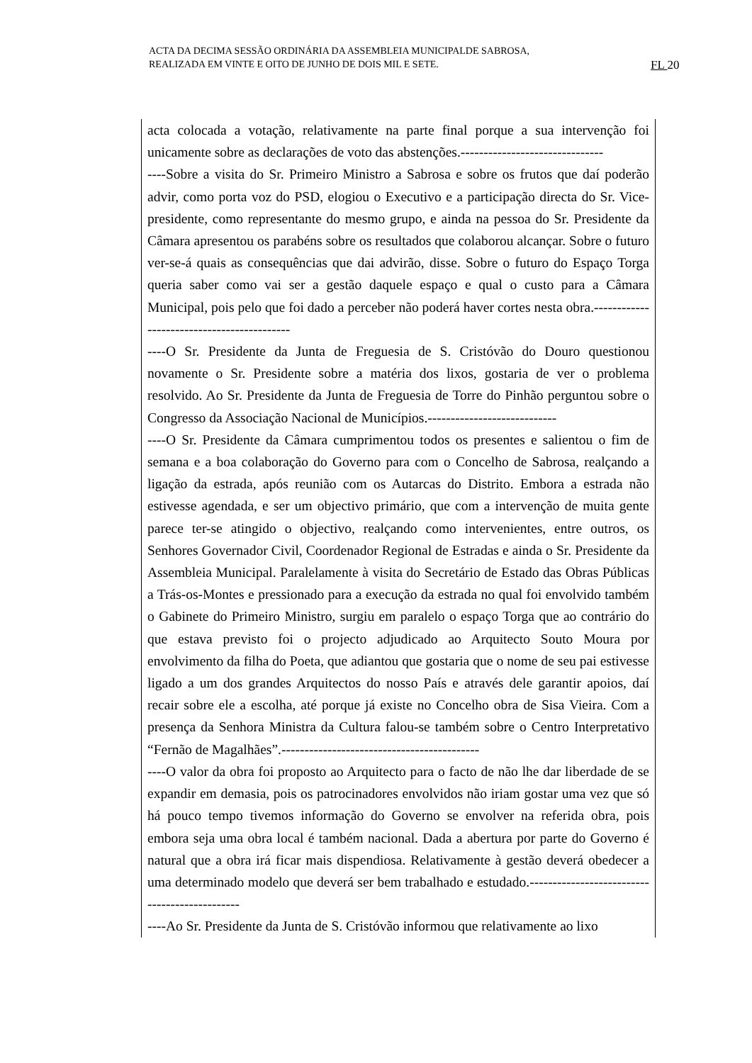ACTA DA DECIMA SESSÃO ORDINÁRIA DA ASSEMBLEIA MUNICIPALDE SABROSA,
REALIZADA EM VINTE E OITO DE JUNHO DE DOIS MIL E SETE.
FL 20
acta colocada a votação, relativamente na parte final porque a sua intervenção foi unicamente sobre as declarações de voto das abstenções.-------------------------------
----Sobre a visita do Sr. Primeiro Ministro a Sabrosa e sobre os frutos que daí poderão advir, como porta voz do PSD, elogiou o Executivo e a participação directa do Sr. Vice-presidente, como representante do mesmo grupo, e ainda na pessoa do Sr. Presidente da Câmara apresentou os parabéns sobre os resultados que colaborou alcançar. Sobre o futuro ver-se-á quais as consequências que dai advirão, disse. Sobre o futuro do Espaço Torga queria saber como vai ser a gestão daquele espaço e qual o custo para a Câmara Municipal, pois pelo que foi dado a perceber não poderá haver cortes nesta obra.-------------------------------------------
----O Sr. Presidente da Junta de Freguesia de S. Cristóvão do Douro questionou novamente o Sr. Presidente sobre a matéria dos lixos, gostaria de ver o problema resolvido. Ao Sr. Presidente da Junta de Freguesia de Torre do Pinhão perguntou sobre o Congresso da Associação Nacional de Municípios.----------------------------
----O Sr. Presidente da Câmara cumprimentou todos os presentes e salientou o fim de semana e a boa colaboração do Governo para com o Concelho de Sabrosa, realçando a ligação da estrada, após reunião com os Autarcas do Distrito. Embora a estrada não estivesse agendada, e ser um objectivo primário, que com a intervenção de muita gente parece ter-se atingido o objectivo, realçando como intervenientes, entre outros, os Senhores Governador Civil, Coordenador Regional de Estradas e ainda o Sr. Presidente da Assembleia Municipal. Paralelamente à visita do Secretário de Estado das Obras Públicas a Trás-os-Montes e pressionado para a execução da estrada no qual foi envolvido também o Gabinete do Primeiro Ministro, surgiu em paralelo o espaço Torga que ao contrário do que estava previsto foi o projecto adjudicado ao Arquitecto Souto Moura por envolvimento da filha do Poeta, que adiantou que gostaria que o nome de seu pai estivesse ligado a um dos grandes Arquitectos do nosso País e através dele garantir apoios, daí recair sobre ele a escolha, até porque já existe no Concelho obra de Sisa Vieira. Com a presença da Senhora Ministra da Cultura falou-se também sobre o Centro Interpretativo “Fernão de Magalhães”.-------------------------------------------
----O valor da obra foi proposto ao Arquitecto para o facto de não lhe dar liberdade de se expandir em demasia, pois os patrocinadores envolvidos não iriam gostar uma vez que só há pouco tempo tivemos informação do Governo se envolver na referida obra, pois embora seja uma obra local é também nacional. Dada a abertura por parte do Governo é natural que a obra irá ficar mais dispendiosa. Relativamente à gestão deverá obedecer a uma determinado modelo que deverá ser bem trabalhado e estudado.----------------------------------------------
----Ao Sr. Presidente da Junta de S. Cristóvão informou que relativamente ao lixo